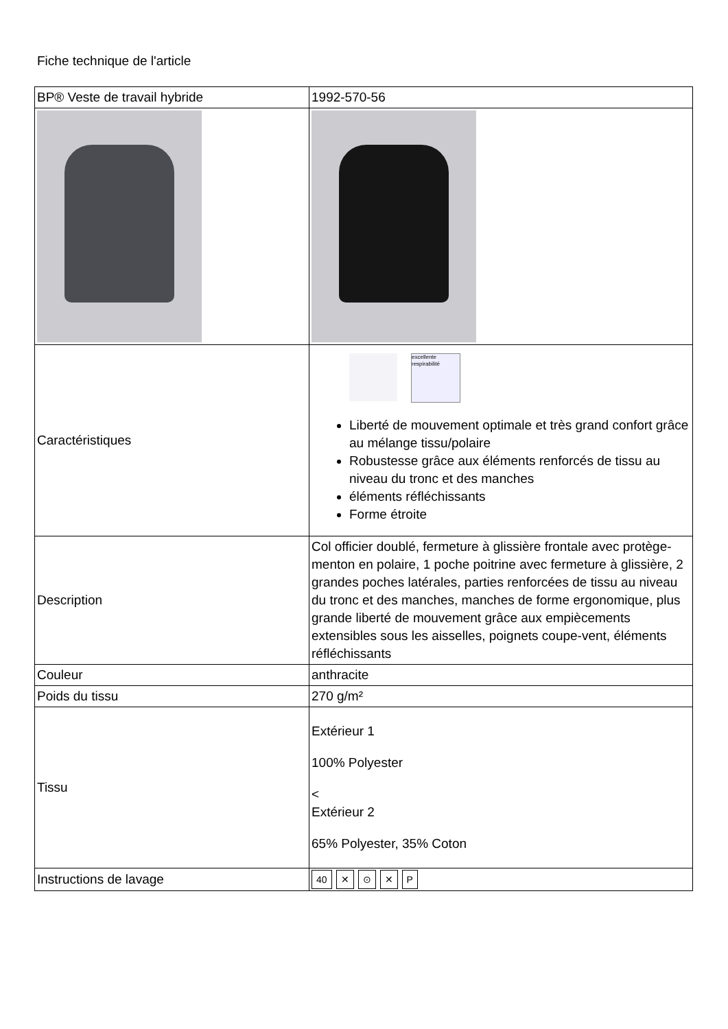Fiche technique de l'article
| BP® Veste de travail hybride | 1992-570-56 |
| Caractéristiques | excellente respirabilité Liberté de mouvement optimale et très grand confort grâce au mélange tissu/polaire Robustesse grâce aux éléments renforcés de tissu au niveau du tronc et des manches éléments réfléchissants Forme étroite |
| Description | Col officier doublé, fermeture à glissière frontale avec protège-menton en polaire, 1 poche poitrine avec fermeture à glissière, 2 grandes poches latérales, parties renforcées de tissu au niveau du tronc et des manches, manches de forme ergonomique, plus grande liberté de mouvement grâce aux empiècements extensibles sous les aisselles, poignets coupe-vent, éléments réfléchissants |
| Couleur | anthracite |
| Poids du tissu | 270 g/m² |
| Tissu | Extérieur 1 100% Polyester < Extérieur 2 65% Polyester, 35% Coton |
| Instructions de lavage | 40 ✕ ⊙ ✕ P |